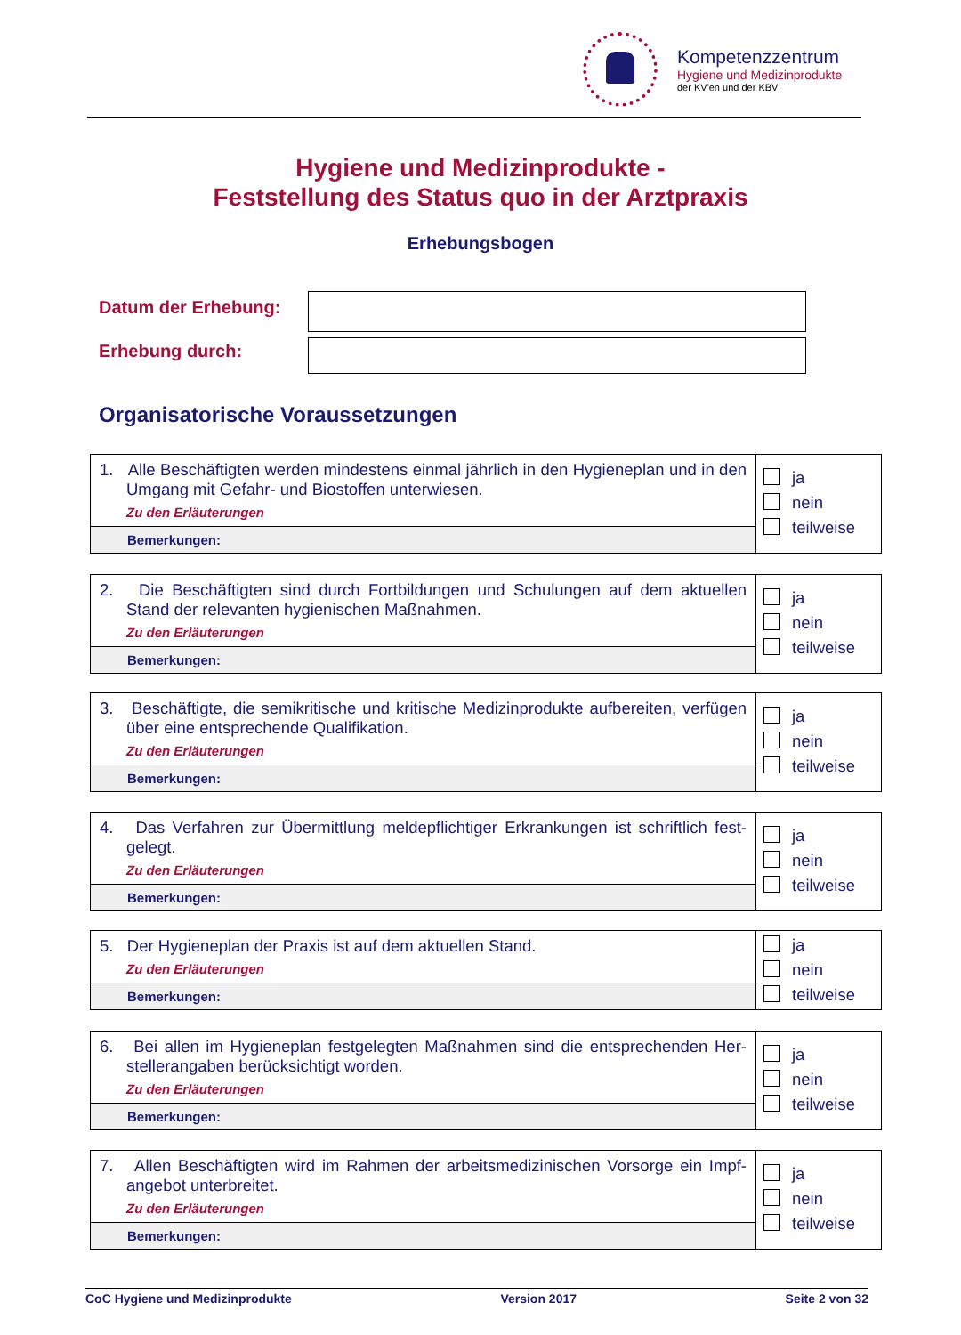Kompetenzzentrum
Hygiene und Medizinprodukte
der KV'en und der KBV
Hygiene und Medizinprodukte -
Feststellung des Status quo in der Arztpraxis
Erhebungsbogen
Datum der Erhebung:
Erhebung durch:
Organisatorische Voraussetzungen
| 1. Alle Beschäftigten werden mindestens einmal jährlich in den Hygieneplan und in den Umgang mit Gefahr- und Biostoffen unterwiesen. Zu den Erläuterungen | ja nein teilweise |
| Bemerkungen: | |
| 2. Die Beschäftigten sind durch Fortbildungen und Schulungen auf dem aktuellen Stand der relevanten hygienischen Maßnahmen. Zu den Erläuterungen | ja nein teilweise |
| Bemerkungen: | |
| 3. Beschäftigte, die semikritische und kritische Medizinprodukte aufbereiten, verfü­gen über eine entsprechende Qualifikation. Zu den Erläuterungen | ja nein teilweise |
| Bemerkungen: | |
| 4. Das Verfahren zur Übermittlung meldepflichtiger Erkrankungen ist schriftlich fest­gelegt. Zu den Erläuterungen | ja nein teilweise |
| Bemerkungen: | |
| 5. Der Hygieneplan der Praxis ist auf dem aktuellen Stand. Zu den Erläuterungen | ja nein teilweise |
| Bemerkungen: | |
| 6. Bei allen im Hygieneplan festgelegten Maßnahmen sind die entsprechenden Her­stellerangaben berücksichtigt worden. Zu den Erläuterungen | ja nein teilweise |
| Bemerkungen: | |
| 7. Allen Beschäftigten wird im Rahmen der arbeitsmedizinischen Vorsorge ein Impf­angebot unterbreitet. Zu den Erläuterungen | ja nein teilweise |
| Bemerkungen: | |
CoC Hygiene und Medizinprodukte Version 2017 Seite 2 von 32